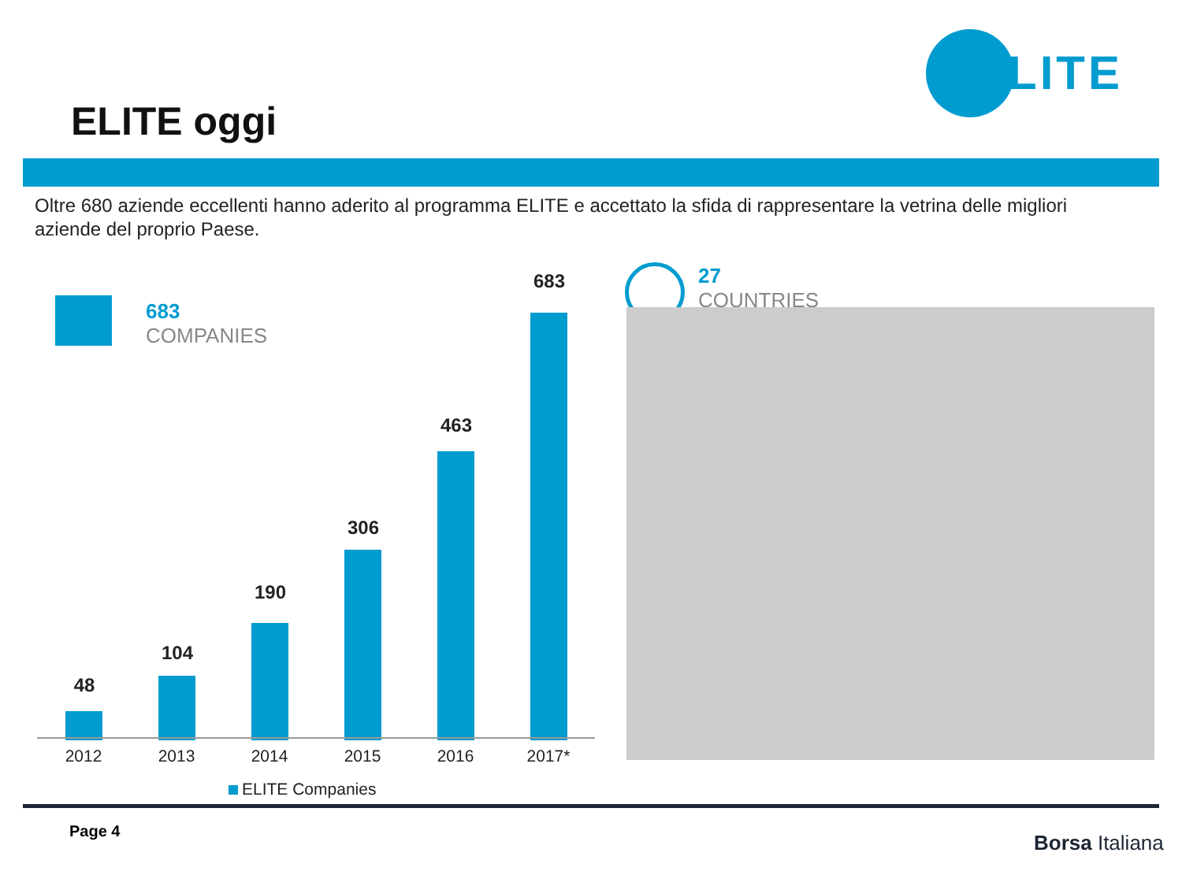ELITE
ELITE oggi
Oltre 680 aziende eccellenti hanno aderito al programma ELITE e accettato la sfida di rappresentare la vetrina delle migliori aziende del proprio Paese.
683
COMPANIES
48
104
190
306
463
683
2012 2013 2014 2015 2016 2017*
ELITE Companies
27
COUNTRIES
Page 4 Borsa Italiana